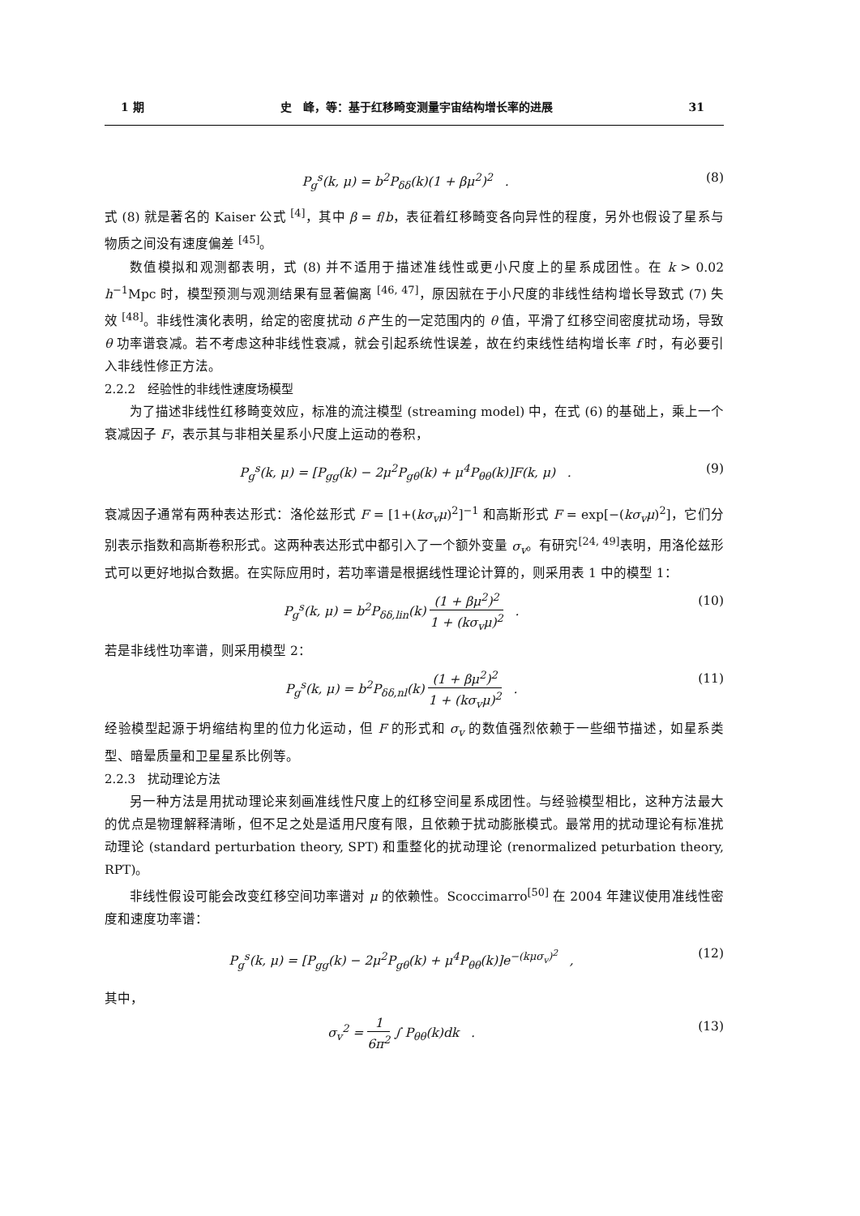1 期 史　峰，等：基于红移畸变测量宇宙结构增长率的进展 31
P<sub>g</sub><sup>s</sup>(k, μ) = b<sup>2</sup>P<sub>δδ</sub>(k)(1 + βμ<sup>2</sup>)<sup>2</sup> . (8)
式 (8) 就是著名的 Kaiser 公式 <sup>[4]</sup>，其中 β = f/b，表征着红移畸变各向异性的程度，另外也假设了星系与物质之间没有速度偏差 <sup>[45]</sup>。
数值模拟和观测都表明，式 (8) 并不适用于描述准线性或更小尺度上的星系成团性。在 k > 0.02 h<sup>−1</sup>Mpc 时，模型预测与观测结果有显著偏离 <sup>[46, 47]</sup>，原因就在于小尺度的非线性结构增长导致式 (7) 失效 <sup>[48]</sup>。非线性演化表明，给定的密度扰动 δ 产生的一定范围内的 θ 值，平滑了红移空间密度扰动场，导致 θ 功率谱衰减。若不考虑这种非线性衰减，就会引起系统性误差，故在约束线性结构增长率 f 时，有必要引入非线性修正方法。
2.2.2　经验性的非线性速度场模型
为了描述非线性红移畸变效应，标准的流注模型 (streaming model) 中，在式 (6) 的基础上，乘上一个衰减因子 F，表示其与非相关星系小尺度上运动的卷积，
P<sub>g</sub><sup>s</sup>(k, μ) = [P<sub>gg</sub>(k) − 2μ<sup>2</sup>P<sub>gθ</sub>(k) + μ<sup>4</sup>P<sub>θθ</sub>(k)]F(k, μ) . (9)
衰减因子通常有两种表达形式：洛伦兹形式 F = [1+(kσ<sub>v</sub>μ)<sup>2</sup>]<sup>−1</sup> 和高斯形式 F = exp[−(kσ<sub>v</sub>μ)<sup>2</sup>]，它们分别表示指数和高斯卷积形式。这两种表达形式中都引入了一个额外变量 σ<sub>v</sub>。有研究<sup>[24, 49]</sup>表明，用洛伦兹形式可以更好地拟合数据。在实际应用时，若功率谱是根据线性理论计算的，则采用表 1 中的模型 1：
P<sub>g</sub><sup>s</sup>(k, μ) = b<sup>2</sup>P<sub>δδ,lin</sub>(k) (1 + βμ<sup>2</sup>)<sup>2</sup> 1 + (kσ<sub>v</sub>μ)<sup>2</sup> . (10)
若是非线性功率谱，则采用模型 2：
P<sub>g</sub><sup>s</sup>(k, μ) = b<sup>2</sup>P<sub>δδ,nl</sub>(k) (1 + βμ<sup>2</sup>)<sup>2</sup> 1 + (kσ<sub>v</sub>μ)<sup>2</sup> . (11)
经验模型起源于坍缩结构里的位力化运动，但 F 的形式和 σ<sub>v</sub> 的数值强烈依赖于一些细节描述，如星系类型、暗晕质量和卫星星系比例等。
2.2.3　扰动理论方法
另一种方法是用扰动理论来刻画准线性尺度上的红移空间星系成团性。与经验模型相比，这种方法最大的优点是物理解释清晰，但不足之处是适用尺度有限，且依赖于扰动膨胀模式。最常用的扰动理论有标准扰动理论 (standard perturbation theory, SPT) 和重整化的扰动理论 (renormalized peturbation theory, RPT)。
非线性假设可能会改变红移空间功率谱对 μ 的依赖性。Scoccimarro<sup>[50]</sup> 在 2004 年建议使用准线性密度和速度功率谱：
P<sub>g</sub><sup>s</sup>(k, μ) = [P<sub>gg</sub>(k) − 2μ<sup>2</sup>P<sub>gθ</sub>(k) + μ<sup>4</sup>P<sub>θθ</sub>(k)]e<sup>−(kμσ<sub>v</sub>)<sup>2</sup></sup> , (12)
其中，
σ<sub>v</sub><sup>2</sup> = 1 6π<sup>2</sup> ∫ P<sub>θθ</sub>(k)dk . (13)